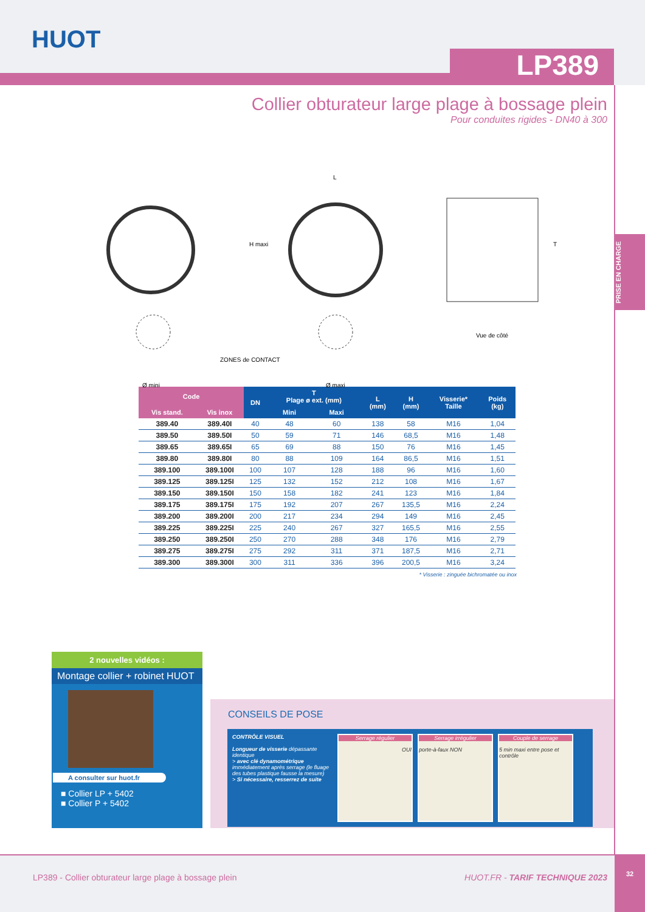HUOT
LP389
PRISE EN CHARGE
Collier obturateur large plage à bossage plein
Pour conduites rigides - DN40 à 300
L
H maxi T
Vue de côté
ZONES de CONTACT
Ø mini Ø maxi
| Code | | DN | T Plage ø ext. (mm) | | L (mm) | H (mm) | Visserie* Taille | Poids (kg) |
| --- | --- | --- | --- | --- | --- | --- | --- | --- |
| Vis stand. | Vis inox | | Mini | Maxi | | | | |
| 389.40 | 389.40I | 40 | 48 | 60 | 138 | 58 | M16 | 1,04 |
| 389.50 | 389.50I | 50 | 59 | 71 | 146 | 68,5 | M16 | 1,48 |
| 389.65 | 389.65I | 65 | 69 | 88 | 150 | 76 | M16 | 1,45 |
| 389.80 | 389.80I | 80 | 88 | 109 | 164 | 86,5 | M16 | 1,51 |
| 389.100 | 389.100I | 100 | 107 | 128 | 188 | 96 | M16 | 1,60 |
| 389.125 | 389.125I | 125 | 132 | 152 | 212 | 108 | M16 | 1,67 |
| 389.150 | 389.150I | 150 | 158 | 182 | 241 | 123 | M16 | 1,84 |
| 389.175 | 389.175I | 175 | 192 | 207 | 267 | 135,5 | M16 | 2,24 |
| 389.200 | 389.200I | 200 | 217 | 234 | 294 | 149 | M16 | 2,45 |
| 389.225 | 389.225I | 225 | 240 | 267 | 327 | 165,5 | M16 | 2,55 |
| 389.250 | 389.250I | 250 | 270 | 288 | 348 | 176 | M16 | 2,79 |
| 389.275 | 389.275I | 275 | 292 | 311 | 371 | 187,5 | M16 | 2,71 |
| 389.300 | 389.300I | 300 | 311 | 336 | 396 | 200,5 | M16 | 3,24 |
* Visserie : zinguée bichromatée ou inox
2 nouvelles vidéos :
Montage collier + robinet HUOT
A consulter sur huot.fr
■ Collier LP + 5402
■ Collier P + 5402
CONSEILS DE POSE
CONTRÔLE VISUEL
Longueur de visserie dépassante identique
> avec clé dynamométrique immédiatement après serrage (le fluage des tubes plastique fausse la mesure)
> Si nécessaire, resserrez de suite
Serrage régulier
OUI
Serrage irrégulier
porte-à-faux NON
Couple de serrage
5 min maxi entre pose et contrôle
LP389 - Collier obturateur large plage à bossage plein HUOT.FR - TARIF TECHNIQUE 2023
32